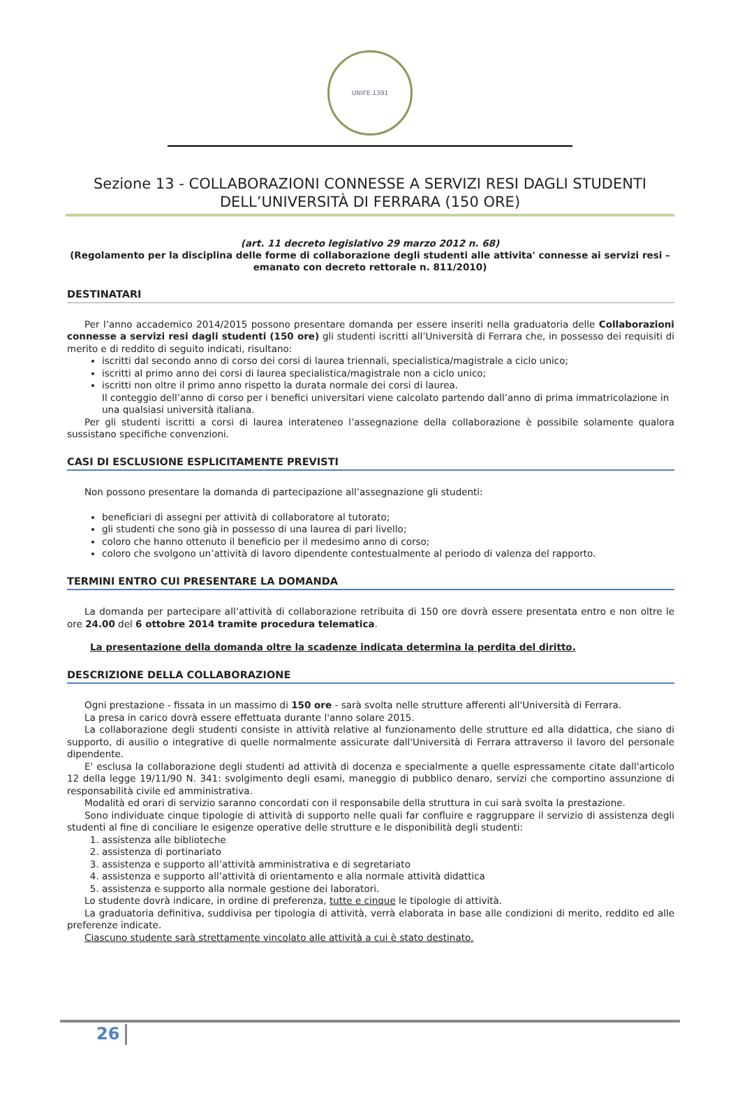UNIFE 1391
Sezione 13 - COLLABORAZIONI CONNESSE A SERVIZI RESI DAGLI STUDENTI DELL’UNIVERSITÀ DI FERRARA (150 ORE)
(art. 11 decreto legislativo 29 marzo 2012 n. 68)
(Regolamento per la disciplina delle forme di collaborazione degli studenti alle attivita' connesse ai servizi resi – emanato con decreto rettorale n. 811/2010)
DESTINATARI
Per l’anno accademico 2014/2015 possono presentare domanda per essere inseriti nella graduatoria delle Collaborazioni connesse a servizi resi dagli studenti (150 ore) gli studenti iscritti all’Università di Ferrara che, in possesso dei requisiti di merito e di reddito di seguito indicati, risultano:
iscritti dal secondo anno di corso dei corsi di laurea triennali, specialistica/magistrale a ciclo unico;
iscritti al primo anno dei corsi di laurea specialistica/magistrale non a ciclo unico;
iscritti non oltre il primo anno rispetto la durata normale dei corsi di laurea.
Il conteggio dell’anno di corso per i benefici universitari viene calcolato partendo dall’anno di prima immatricolazione in una qualsiasi università italiana.
Per gli studenti iscritti a corsi di laurea interateneo l’assegnazione della collaborazione è possibile solamente qualora sussistano specifiche convenzioni.
CASI DI ESCLUSIONE ESPLICITAMENTE PREVISTI
Non possono presentare la domanda di partecipazione all’assegnazione gli studenti:
beneficiari di assegni per attività di collaboratore al tutorato;
gli studenti che sono già in possesso di una laurea di pari livello;
coloro che hanno ottenuto il beneficio per il medesimo anno di corso;
coloro che svolgono un’attività di lavoro dipendente contestualmente al periodo di valenza del rapporto.
TERMINI ENTRO CUI PRESENTARE LA DOMANDA
La domanda per partecipare all’attività di collaborazione retribuita di 150 ore dovrà essere presentata entro e non oltre le ore 24.00 del 6 ottobre 2014 tramite procedura telematica.
La presentazione della domanda oltre la scadenze indicata determina la perdita del diritto.
DESCRIZIONE DELLA COLLABORAZIONE
Ogni prestazione - fissata in un massimo di 150 ore - sarà svolta nelle strutture afferenti all'Università di Ferrara.
La presa in carico dovrà essere effettuata durante l'anno solare 2015.
La collaborazione degli studenti consiste in attività relative al funzionamento delle strutture ed alla didattica, che siano di supporto, di ausilio o integrative di quelle normalmente assicurate dall'Università di Ferrara attraverso il lavoro del personale dipendente.
E' esclusa la collaborazione degli studenti ad attività di docenza e specialmente a quelle espressamente citate dall'articolo 12 della legge 19/11/90 N. 341: svolgimento degli esami, maneggio di pubblico denaro, servizi che comportino assunzione di responsabilità civile ed amministrativa.
Modalità ed orari di servizio saranno concordati con il responsabile della struttura in cui sarà svolta la prestazione.
Sono individuate cinque tipologie di attività di supporto nelle quali far confluire e raggruppare il servizio di assistenza degli studenti al fine di conciliare le esigenze operative delle strutture e le disponibilità degli studenti:
1. assistenza alle biblioteche
2. assistenza di portinariato
3. assistenza e supporto all’attività amministrativa e di segretariato
4. assistenza e supporto all’attività di orientamento e alla normale attività didattica
5. assistenza e supporto alla normale gestione dei laboratori.
Lo studente dovrà indicare, in ordine di preferenza, tutte e cinque le tipologie di attività.
La graduatoria definitiva, suddivisa per tipologia di attività, verrà elaborata in base alle condizioni di merito, reddito ed alle preferenze indicate.
Ciascuno studente sarà strettamente vincolato alle attività a cui è stato destinato.
26